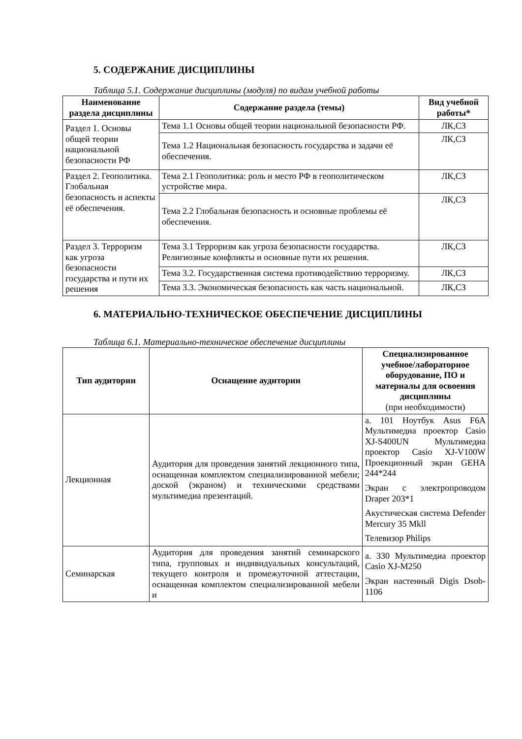5. СОДЕРЖАНИЕ ДИСЦИПЛИНЫ
Таблица 5.1. Содержание дисциплины (модуля) по видам учебной работы
| Наименование раздела дисциплины | Содержание раздела (темы) | Вид учебной работы* |
| --- | --- | --- |
| Раздел 1. Основы общей теории национальной безопасности РФ | Тема 1.1 Основы общей теории национальной безопасности РФ. | ЛК,СЗ |
| | Тема 1.2 Национальная безопасность государства и задачи её обеспечения. | ЛК,СЗ |
| Раздел 2. Геополитика. Глобальная безопасность и аспекты её обеспечения. | Тема 2.1 Геополитика: роль и место РФ в геополитическом устройстве мира. | ЛК,СЗ |
| | Тема 2.2 Глобальная безопасность и основные проблемы её обеспечения. | ЛК,СЗ |
| Раздел 3. Терроризм как угроза безопасности государства и пути их решения | Тема 3.1 Терроризм как угроза безопасности государства. Религиозные конфликты и основные пути их решения. | ЛК,СЗ |
| | Тема 3.2. Государственная система противодействию терроризму. | ЛК,СЗ |
| | Тема 3.3. Экономическая безопасность как часть национальной. | ЛК,СЗ |
6. МАТЕРИАЛЬНО-ТЕХНИЧЕСКОЕ ОБЕСПЕЧЕНИЕ ДИСЦИПЛИНЫ
Таблица 6.1. Материально-техническое обеспечение дисциплины
| Тип аудитории | Оснащение аудитории | Специализированное учебное/лабораторное оборудование, ПО и материалы для освоения дисциплины (при необходимости) |
| --- | --- | --- |
| Лекционная | Аудитория для проведения занятий лекционного типа, оснащенная комплектом специализированной мебели; доской (экраном) и техническими средствами мультимедиа презентаций. | а. 101 Ноутбук Asus F6A Мультимедиа проектор Casio XJ-S400UN Мультимедиа проектор Casio XJ-V100W Проекционный экран GEHA 244*244 Экран с электропроводом Draper 203*1 Акустическая система Defender Mercury 35 Mkll Телевизор Philips |
| Семинарская | Аудитория для проведения занятий семинарского типа, групповых и индивидуальных консультаций, текущего контроля и промежуточной аттестации, оснащенная комплектом специализированной мебели и | а. 330 Мультимедиа проектор Casio XJ-M250 Экран настенный Digis Dsob-1106 |